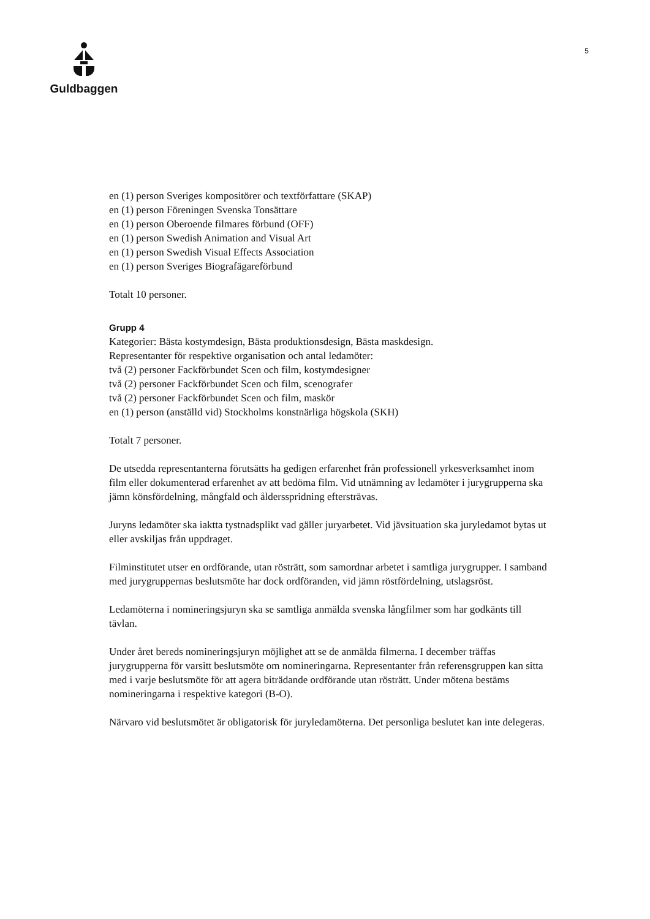Guldbaggen
5
en (1) person Sveriges kompositörer och textförfattare (SKAP)
en (1) person Föreningen Svenska Tonsättare
en (1) person Oberoende filmares förbund (OFF)
en (1) person Swedish Animation and Visual Art
en (1) person Swedish Visual Effects Association
en (1) person Sveriges Biografägareförbund
Totalt 10 personer.
Grupp 4
Kategorier: Bästa kostymdesign, Bästa produktionsdesign, Bästa maskdesign.
Representanter för respektive organisation och antal ledamöter:
två (2) personer Fackförbundet Scen och film, kostymdesigner
två (2) personer Fackförbundet Scen och film, scenografer
två (2) personer Fackförbundet Scen och film, maskör
en (1) person (anställd vid) Stockholms konstnärliga högskola (SKH)
Totalt 7 personer.
De utsedda representanterna förutsätts ha gedigen erfarenhet från professionell yrkesverksamhet inom film eller dokumenterad erfarenhet av att bedöma film. Vid utnämning av ledamöter i jurygrupperna ska jämn könsfördelning, mångfald och åldersspridning eftersträvas.
Juryns ledamöter ska iaktta tystnadsplikt vad gäller juryarbetet. Vid jävsituation ska juryledamot bytas ut eller avskiljas från uppdraget.
Filminstitutet utser en ordförande, utan rösträtt, som samordnar arbetet i samtliga jurygrupper. I samband med jurygruppernas beslutsmöte har dock ordföranden, vid jämn röstfördelning, utslagsröst.
Ledamöterna i nomineringsjuryn ska se samtliga anmälda svenska långfilmer som har godkänts till tävlan.
Under året bereds nomineringsjuryn möjlighet att se de anmälda filmerna. I december träffas jurygrupperna för varsitt beslutsmöte om nomineringarna. Representanter från referensgruppen kan sitta med i varje beslutsmöte för att agera biträdande ordförande utan rösträtt. Under mötena bestäms nomineringarna i respektive kategori (B-O).
Närvaro vid beslutsmötet är obligatorisk för juryledamöterna. Det personliga beslutet kan inte delegeras.